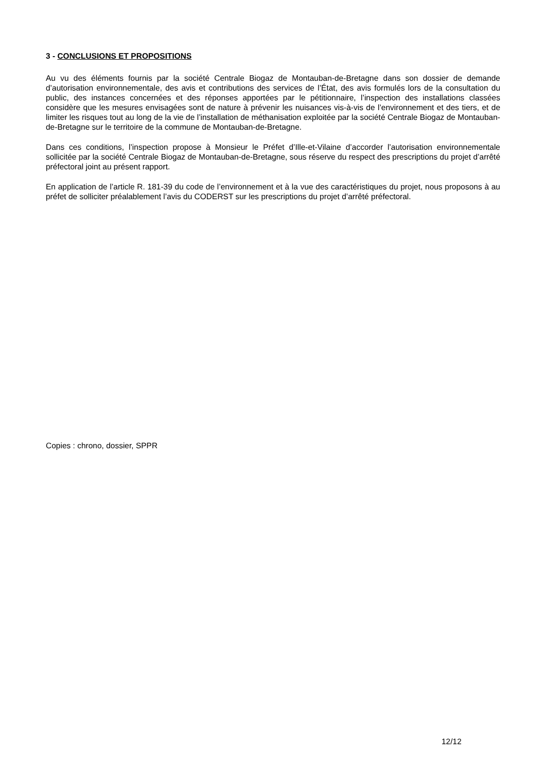3 - CONCLUSIONS ET PROPOSITIONS
Au vu des éléments fournis par la société Centrale Biogaz de Montauban-de-Bretagne dans son dossier de demande d’autorisation environnementale, des avis et contributions des services de l’État, des avis formulés lors de la consultation du public, des instances concernées et des réponses apportées par le pétitionnaire, l’inspection des installations classées considère que les mesures envisagées sont de nature à prévenir les nuisances vis-à-vis de l’environnement et des tiers, et de limiter les risques tout au long de la vie de l’installation de méthanisation exploitée par la société Centrale Biogaz de Montauban-de-Bretagne sur le territoire de la commune de Montauban-de-Bretagne.
Dans ces conditions, l’inspection propose à Monsieur le Préfet d’Ille-et-Vilaine d’accorder l’autorisation environnementale sollicitée par la société Centrale Biogaz de Montauban-de-Bretagne, sous réserve du respect des prescriptions du projet d’arrêté préfectoral joint au présent rapport.
En application de l’article R. 181-39 du code de l’environnement et à la vue des caractéristiques du projet, nous proposons à au préfet de solliciter préalablement l’avis du CODERST sur les prescriptions du projet d’arrêté préfectoral.
Copies : chrono, dossier, SPPR
12/12